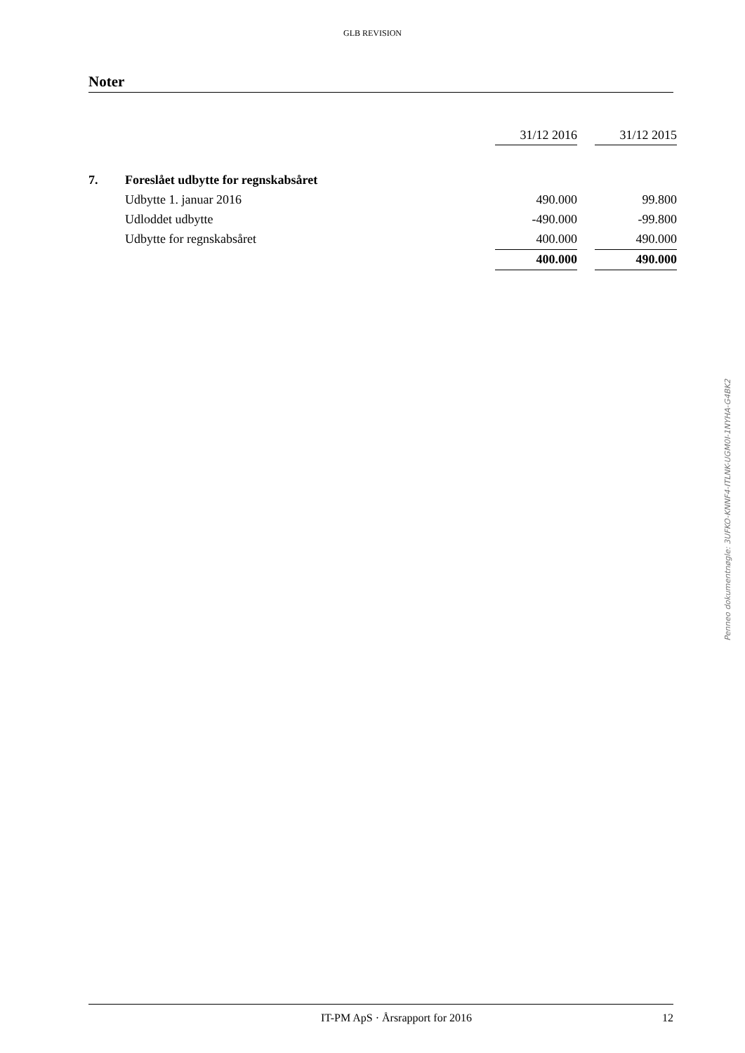GLB REVISION
Noter
| | | 31/12 2016 | | 31/12 2015 |
| 7. | Foreslået udbytte for regnskabsåret | | | |
| | Udbytte 1. januar 2016 | 490.000 | | 99.800 |
| | Udloddet udbytte | -490.000 | | -99.800 |
| | Udbytte for regnskabsåret | 400.000 | | 490.000 |
| | | 400.000 | | 490.000 |
Penneo dokumentnøgle: 3UFKO-KNNF4-ITLNK-UGM0I-1NYHA-G4BK2
IT-PM ApS · Årsrapport for 2016 12